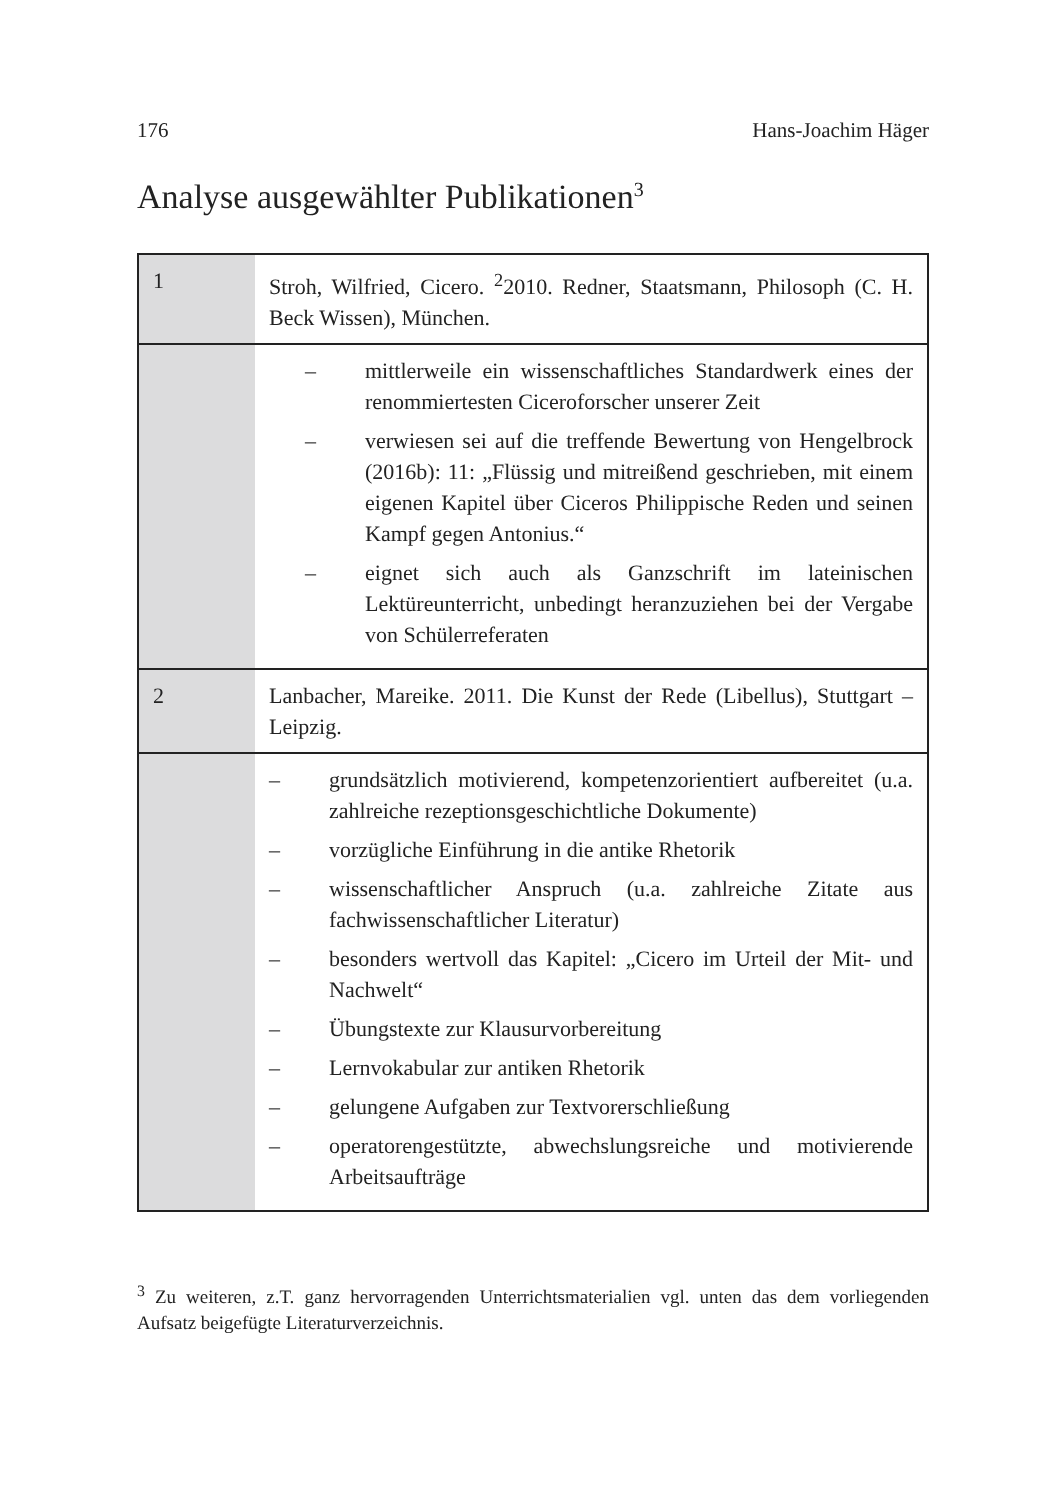176 Hans-Joachim Häger
Analyse ausgewählter Publikationen<sup>3</sup>
| 1 | Stroh, Wilfried, Cicero. <sup>2</sup>2010. Redner, Staatsmann, Philosoph (C. H. Beck Wissen), München. |
| | – mittlerweile ein wissenschaftliches Standardwerk eines der renommiertesten Ciceroforscher unserer Zeit – verwiesen sei auf die treffende Bewertung von Hengelbrock (2016b): 11: „Flüssig und mitreißend geschrieben, mit einem eigenen Kapitel über Ciceros Philippische Reden und seinen Kampf gegen Antonius.“ – eignet sich auch als Ganzschrift im lateinischen Lektüreunterricht, unbedingt heranzuziehen bei der Vergabe von Schülerreferaten |
| 2 | Lanbacher, Mareike. 2011. Die Kunst der Rede (Libellus), Stuttgart – Leipzig. |
| | – grundsätzlich motivierend, kompetenzorientiert aufbereitet (u.a. zahlreiche rezeptionsgeschichtliche Dokumente) – vorzügliche Einführung in die antike Rhetorik – wissenschaftlicher Anspruch (u.a. zahlreiche Zitate aus fachwissenschaftlicher Literatur) – besonders wertvoll das Kapitel: „Cicero im Urteil der Mit- und Nachwelt“ – Übungstexte zur Klausurvorbereitung – Lernvokabular zur antiken Rhetorik – gelungene Aufgaben zur Textvorerschließung – operatorengestützte, abwechslungsreiche und motivierende Arbeitsaufträge |
<sup>3</sup> Zu weiteren, z.T. ganz hervorragenden Unterrichtsmaterialien vgl. unten das dem vorliegenden Aufsatz beigefügte Literaturverzeichnis.